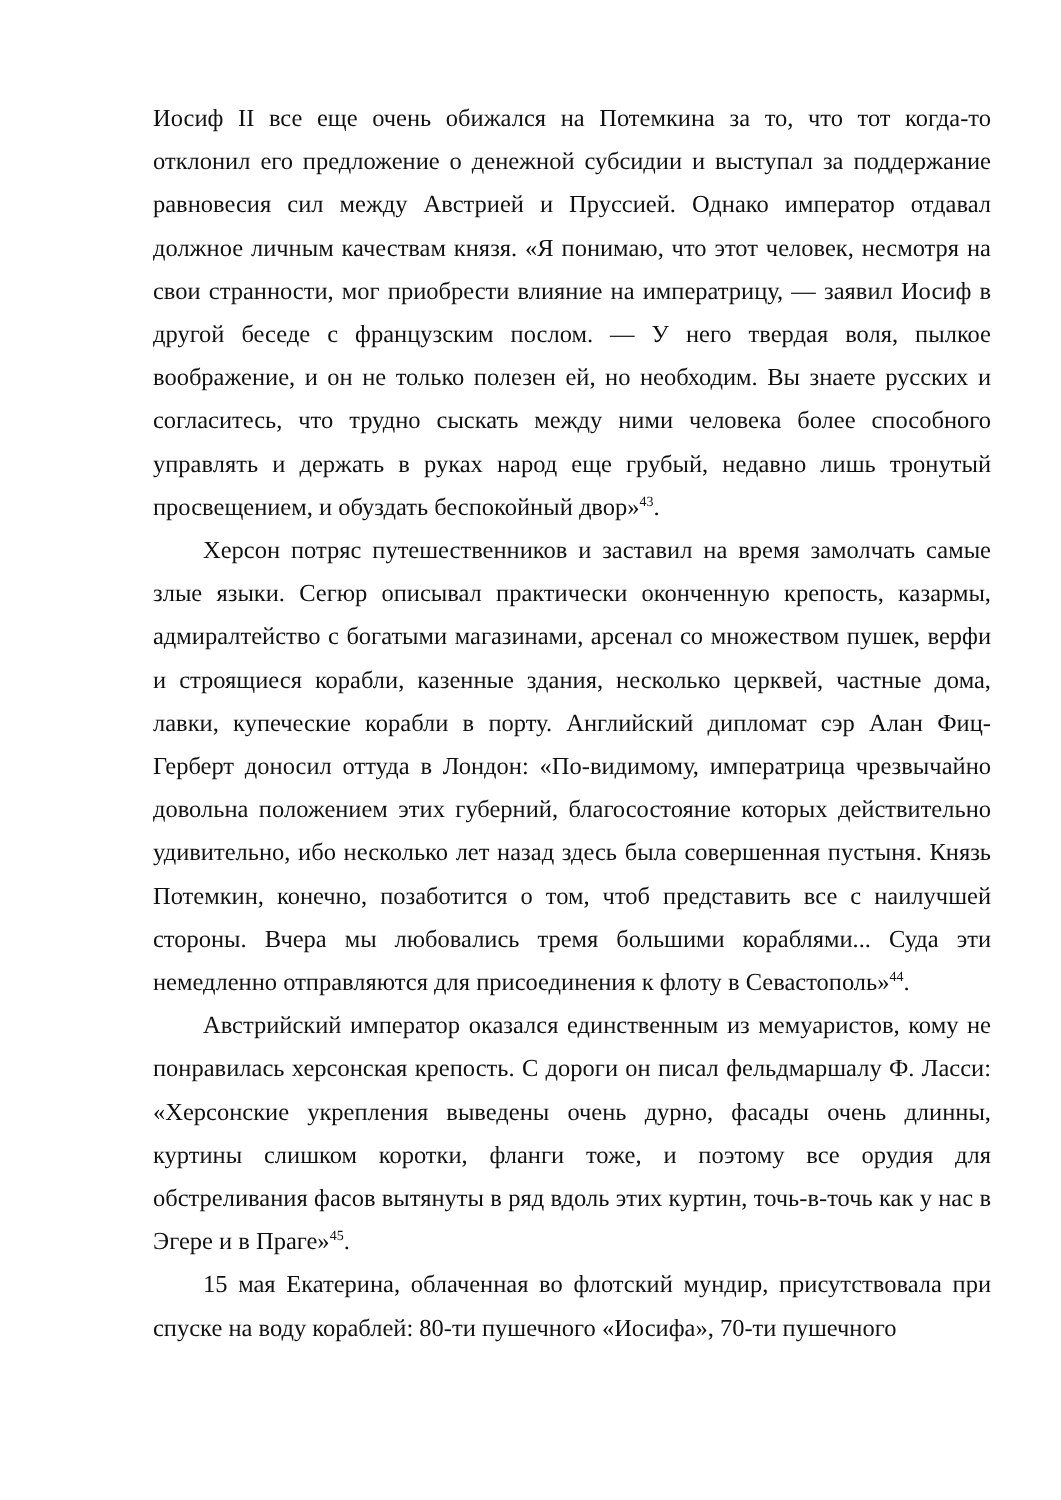Иосиф II все еще очень обижался на Потемкина за то, что тот когда-то отклонил его предложение о денежной субсидии и выступал за поддержание равновесия сил между Австрией и Пруссией. Однако император отдавал должное личным качествам князя. «Я понимаю, что этот человек, несмотря на свои странности, мог приобрести влияние на императрицу, — заявил Иосиф в другой беседе с французским послом. — У него твердая воля, пылкое воображение, и он не только полезен ей, но необходим. Вы знаете русских и согласитесь, что трудно сыскать между ними человека более способного управлять и держать в руках народ еще грубый, недавно лишь тронутый просвещением, и обуздать беспокойный двор»<sup>43</sup>.
Херсон потряс путешественников и заставил на время замолчать самые злые языки. Сегюр описывал практически оконченную крепость, казармы, адмиралтейство с богатыми магазинами, арсенал со множеством пушек, верфи и строящиеся корабли, казенные здания, несколько церквей, частные дома, лавки, купеческие корабли в порту. Английский дипломат сэр Алан Фиц-Герберт доносил оттуда в Лондон: «По-видимому, императрица чрезвычайно довольна положением этих губерний, благосостояние которых действительно удивительно, ибо несколько лет назад здесь была совершенная пустыня. Князь Потемкин, конечно, позаботится о том, чтоб представить все с наилучшей стороны. Вчера мы любовались тремя большими кораблями... Суда эти немедленно отправляются для присоединения к флоту в Севастополь»<sup>44</sup>.
Австрийский император оказался единственным из мемуаристов, кому не понравилась херсонская крепость. С дороги он писал фельдмаршалу Ф. Ласси: «Херсонские укрепления выведены очень дурно, фасады очень длинны, куртины слишком коротки, фланги тоже, и поэтому все орудия для обстреливания фасов вытянуты в ряд вдоль этих куртин, точь-в-точь как у нас в Эгере и в Праге»<sup>45</sup>.
15 мая Екатерина, облаченная во флотский мундир, присутствовала при спуске на воду кораблей: 80-ти пушечного «Иосифа», 70-ти пушечного